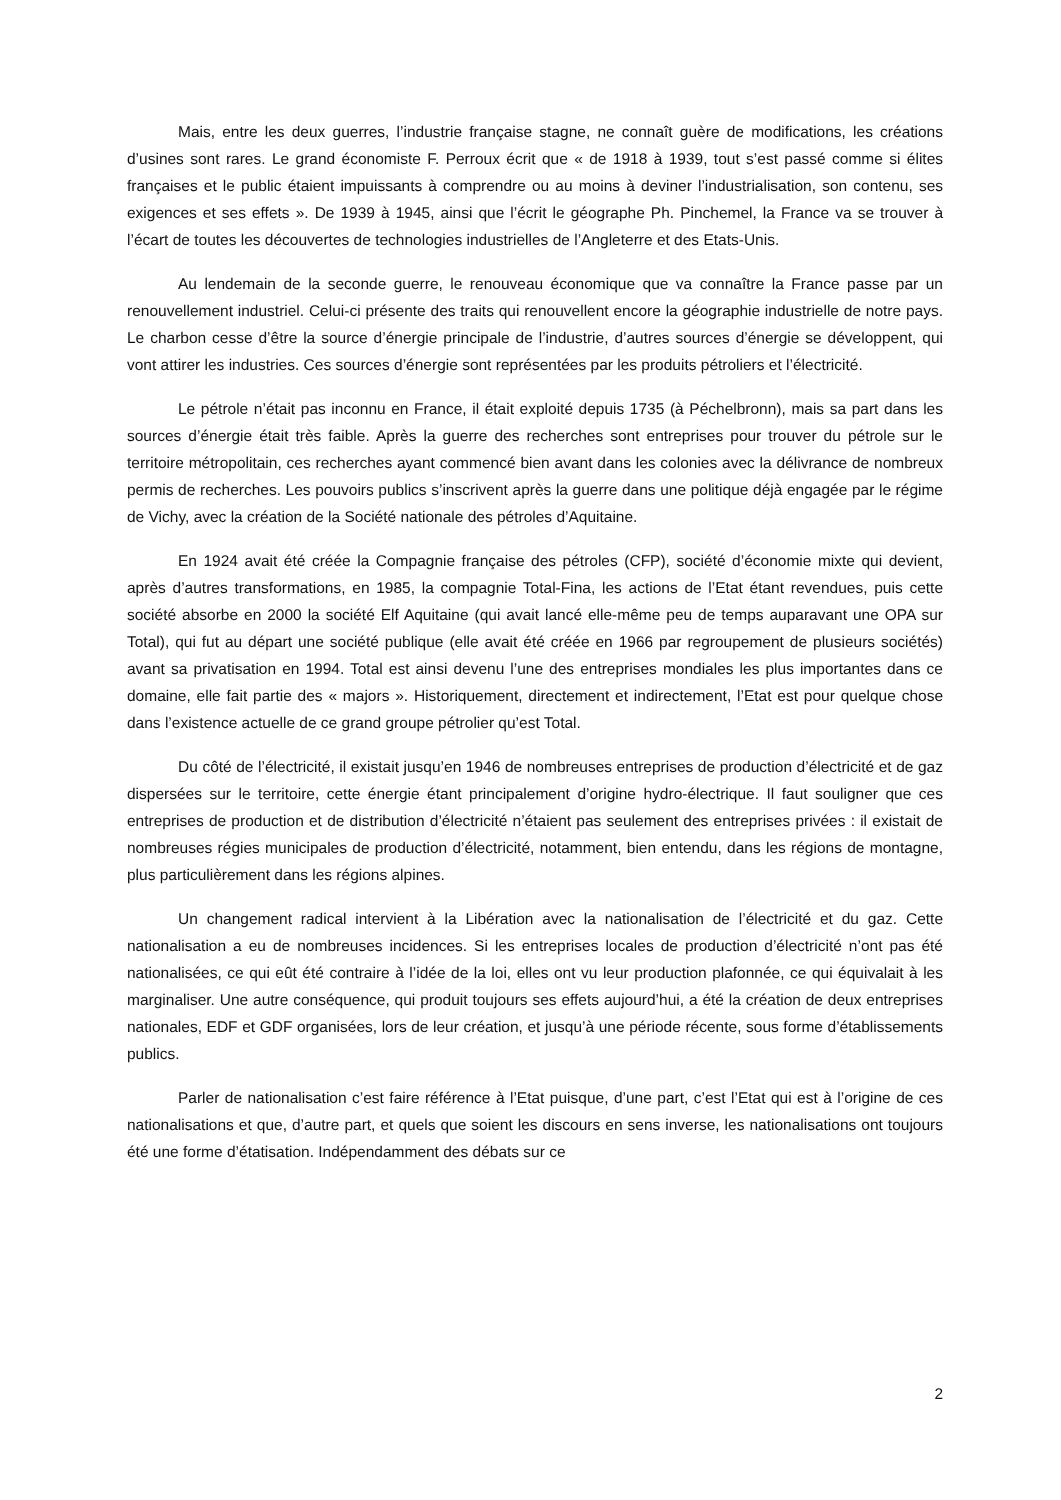Mais, entre les deux guerres, l’industrie française stagne, ne connaît guère de modifications, les créations d’usines sont rares. Le grand économiste F. Perroux écrit que « de 1918 à 1939, tout s’est passé comme si élites françaises et le public étaient impuissants à comprendre ou au moins à deviner l’industrialisation, son contenu, ses exigences et ses effets ». De 1939 à 1945, ainsi que l’écrit le géographe Ph. Pinchemel, la France va se trouver à l’écart de toutes les découvertes de technologies industrielles de l’Angleterre et des Etats-Unis.
Au lendemain de la seconde guerre, le renouveau économique que va connaître la France passe par un renouvellement industriel. Celui-ci présente des traits qui renouvellent encore la géographie industrielle de notre pays. Le charbon cesse d’être la source d’énergie principale de l’industrie, d’autres sources d’énergie se développent, qui vont attirer les industries. Ces sources d’énergie sont représentées par les produits pétroliers et l’électricité.
Le pétrole n’était pas inconnu en France, il était exploité depuis 1735 (à Péchelbronn), mais sa part dans les sources d’énergie était très faible. Après la guerre des recherches sont entreprises pour trouver du pétrole sur le territoire métropolitain, ces recherches ayant commencé bien avant dans les colonies avec la délivrance de nombreux permis de recherches. Les pouvoirs publics s’inscrivent après la guerre dans une politique déjà engagée par le régime de Vichy, avec la création de la Société nationale des pétroles d’Aquitaine.
En 1924 avait été créée la Compagnie française des pétroles (CFP), société d’économie mixte qui devient, après d’autres transformations, en 1985, la compagnie Total-Fina, les actions de l’Etat étant revendues, puis cette société absorbe en 2000 la société Elf Aquitaine (qui avait lancé elle-même peu de temps auparavant une OPA sur Total), qui fut au départ une société publique (elle avait été créée en 1966 par regroupement de plusieurs sociétés) avant sa privatisation en 1994. Total est ainsi devenu l’une des entreprises mondiales les plus importantes dans ce domaine, elle fait partie des « majors ». Historiquement, directement et indirectement, l’Etat est pour quelque chose dans l’existence actuelle de ce grand groupe pétrolier qu’est Total.
Du côté de l’électricité, il existait jusqu’en 1946 de nombreuses entreprises de production d’électricité et de gaz dispersées sur le territoire, cette énergie étant principalement d’origine hydro-électrique. Il faut souligner que ces entreprises de production et de distribution d’électricité n’étaient pas seulement des entreprises privées : il existait de nombreuses régies municipales de production d’électricité, notamment, bien entendu, dans les régions de montagne, plus particulièrement dans les régions alpines.
Un changement radical intervient à la Libération avec la nationalisation de l’électricité et du gaz. Cette nationalisation a eu de nombreuses incidences. Si les entreprises locales de production d’électricité n’ont pas été nationalisées, ce qui eût été contraire à l’idée de la loi, elles ont vu leur production plafonnée, ce qui équivalait à les marginaliser. Une autre conséquence, qui produit toujours ses effets aujourd’hui, a été la création de deux entreprises nationales, EDF et GDF organisées, lors de leur création, et jusqu’à une période récente, sous forme d’établissements publics.
Parler de nationalisation c’est faire référence à l’Etat puisque, d’une part, c’est l’Etat qui est à l’origine de ces nationalisations et que, d’autre part, et quels que soient les discours en sens inverse, les nationalisations ont toujours été une forme d’étatisation. Indépendamment des débats sur ce
2